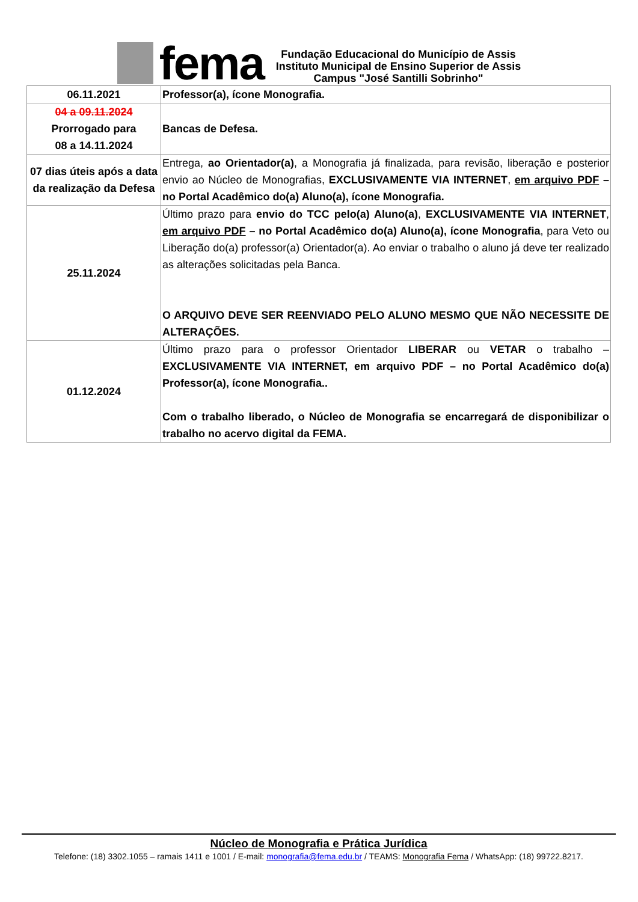fema
Fundação Educacional do Município de Assis
Instituto Municipal de Ensino Superior de Assis
Campus "José Santilli Sobrinho"
| 06.11.2021 | Professor(a), ícone Monografia. |
| 04 a 09.11.2024 Prorrogado para 08 a 14.11.2024 | Bancas de Defesa. |
| 07 dias úteis após a data da realização da Defesa | Entrega, ao Orientador(a) , a Monografia já finalizada, para revisão, liberação e posterior envio ao Núcleo de Monografias, EXCLUSIVAMENTE VIA INTERNET , em arquivo PDF – no Portal Acadêmico do(a) Aluno(a), ícone Monografia. |
| 25.11.2024 | Último prazo para envio do TCC pelo(a) Aluno(a) , EXCLUSIVAMENTE VIA INTERNET , em arquivo PDF – no Portal Acadêmico do(a) Aluno(a), ícone Monografia , para Veto ou Liberação do(a) professor(a) Orientador(a). Ao enviar o trabalho o aluno já deve ter realizado as alterações solicitadas pela Banca. O ARQUIVO DEVE SER REENVIADO PELO ALUNO MESMO QUE NÃO NECESSITE DE ALTERAÇÕES. |
| 01.12.2024 | Último prazo para o professor Orientador LIBERAR ou VETAR o trabalho – EXCLUSIVAMENTE VIA INTERNET, em arquivo PDF – no Portal Acadêmico do(a) Professor(a), ícone Monografia.. Com o trabalho liberado, o Núcleo de Monografia se encarregará de disponibilizar o trabalho no acervo digital da FEMA. |
Núcleo de Monografia e Prática Jurídica
Telefone: (18) 3302.1055 – ramais 1411 e 1001 / E-mail: monografia@fema.edu.br / TEAMS: Monografia Fema / WhatsApp: (18) 99722.8217.